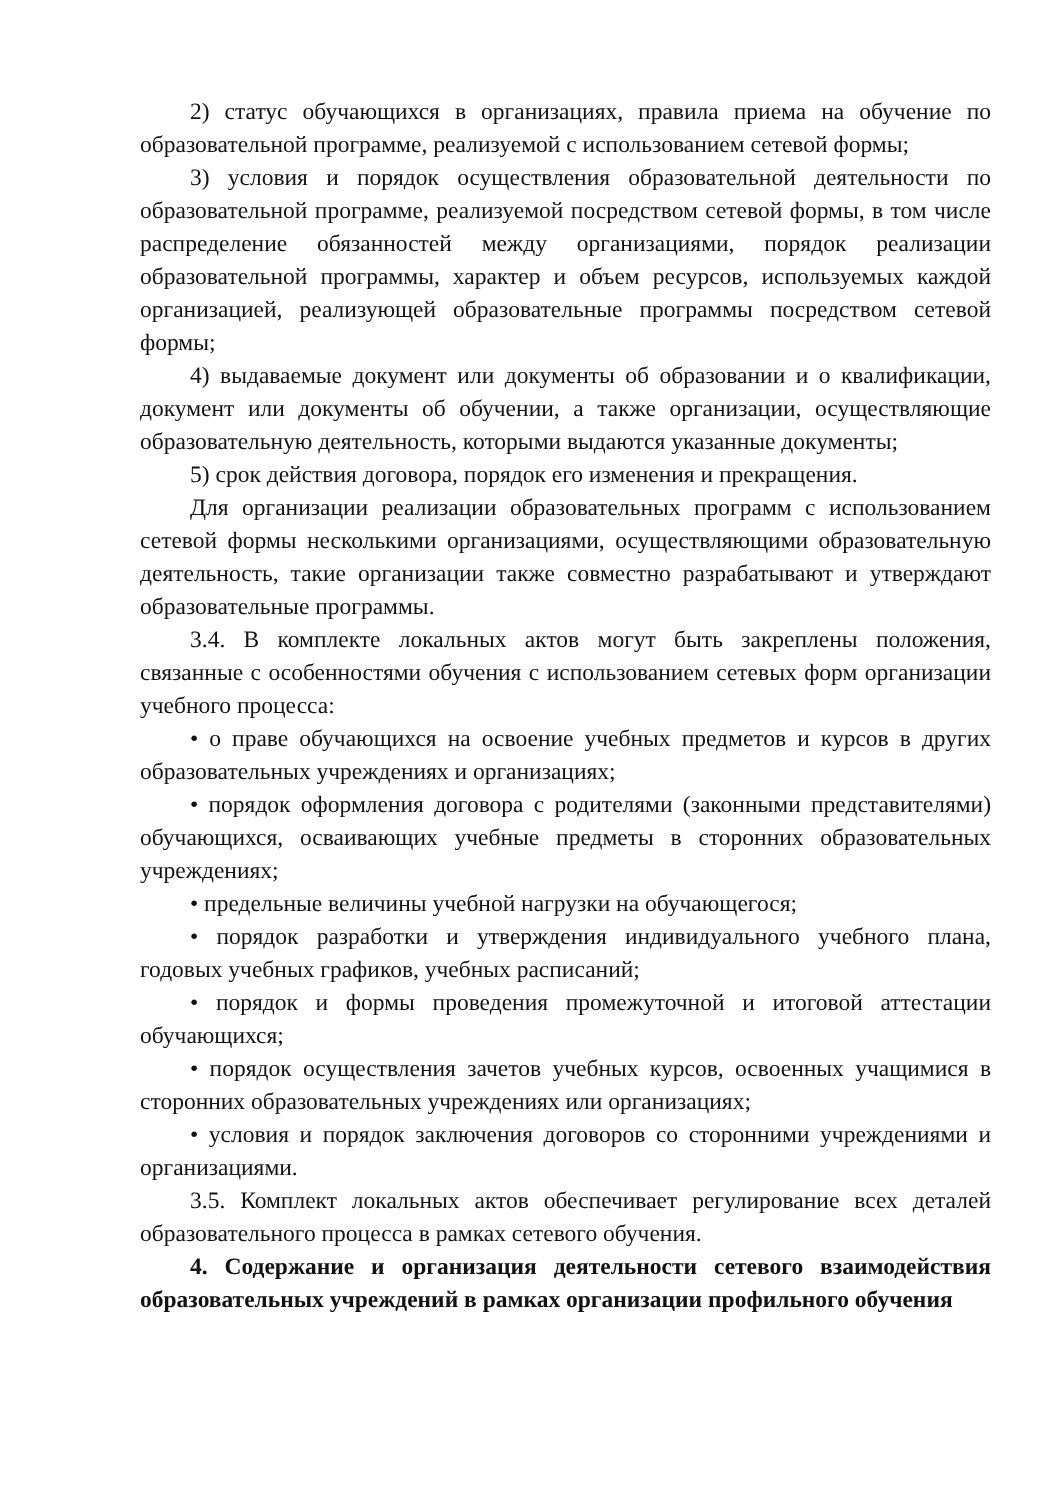2) статус обучающихся в организациях, правила приема на обучение по образовательной программе, реализуемой с использованием сетевой формы;
3) условия и порядок осуществления образовательной деятельности по образовательной программе, реализуемой посредством сетевой формы, в том числе распределение обязанностей между организациями, порядок реализации образовательной программы, характер и объем ресурсов, используемых каждой организацией, реализующей образовательные программы посредством сетевой формы;
4) выдаваемые документ или документы об образовании и о квалификации, документ или документы об обучении, а также организации, осуществляющие образовательную деятельность, которыми выдаются указанные документы;
5) срок действия договора, порядок его изменения и прекращения.
Для организации реализации образовательных программ с использованием сетевой формы несколькими организациями, осуществляющими образовательную деятельность, такие организации также совместно разрабатывают и утверждают образовательные программы.
3.4. В комплекте локальных актов могут быть закреплены положения, связанные с особенностями обучения с использованием сетевых форм организации учебного процесса:
• о праве обучающихся на освоение учебных предметов и курсов в других образовательных учреждениях и организациях;
• порядок оформления договора с родителями (законными представителями) обучающихся, осваивающих учебные предметы в сторонних образовательных учреждениях;
• предельные величины учебной нагрузки на обучающегося;
• порядок разработки и утверждения индивидуального учебного плана, годовых учебных графиков, учебных расписаний;
• порядок и формы проведения промежуточной и итоговой аттестации обучающихся;
• порядок осуществления зачетов учебных курсов, освоенных учащимися в сторонних образовательных учреждениях или организациях;
• условия и порядок заключения договоров со сторонними учреждениями и организациями.
3.5. Комплект локальных актов обеспечивает регулирование всех деталей образовательного процесса в рамках сетевого обучения.
4. Содержание и организация деятельности сетевого взаимодействия образовательных учреждений в рамках организации профильного обучения